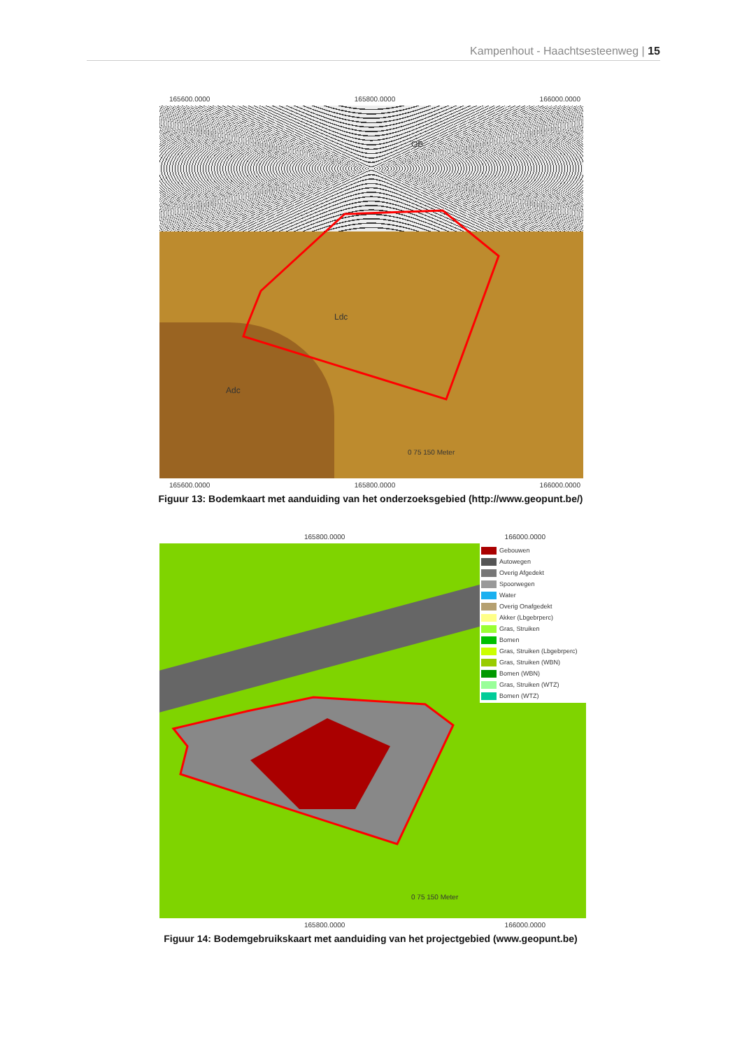Kampenhout - Haachtsesteenweg | 15
165600.0000 165800.0000 166000.0000
Ldc
Adc
OB
0 75 150 Meter
165600.0000 165800.0000 166000.0000
182800.0000 182600.0000
Figuur 13: Bodemkaart met aanduiding van het onderzoeksgebied (http://www.geopunt.be/)
165800.0000 166000.0000
Gebouwen
Autowegen
Overig Afgedekt
Spoorwegen
Water
Overig Onafgedekt
Akker (Lbgebrperc)
Gras, Struiken
Bomen
Gras, Struiken (Lbgebrperc)
Gras, Struiken (WBN)
Bomen (WBN)
Gras, Struiken (WTZ)
Bomen (WTZ)
0 75 150 Meter
165800.0000 166000.0000
Figuur 14: Bodemgebruikskaart met aanduiding van het projectgebied (www.geopunt.be)